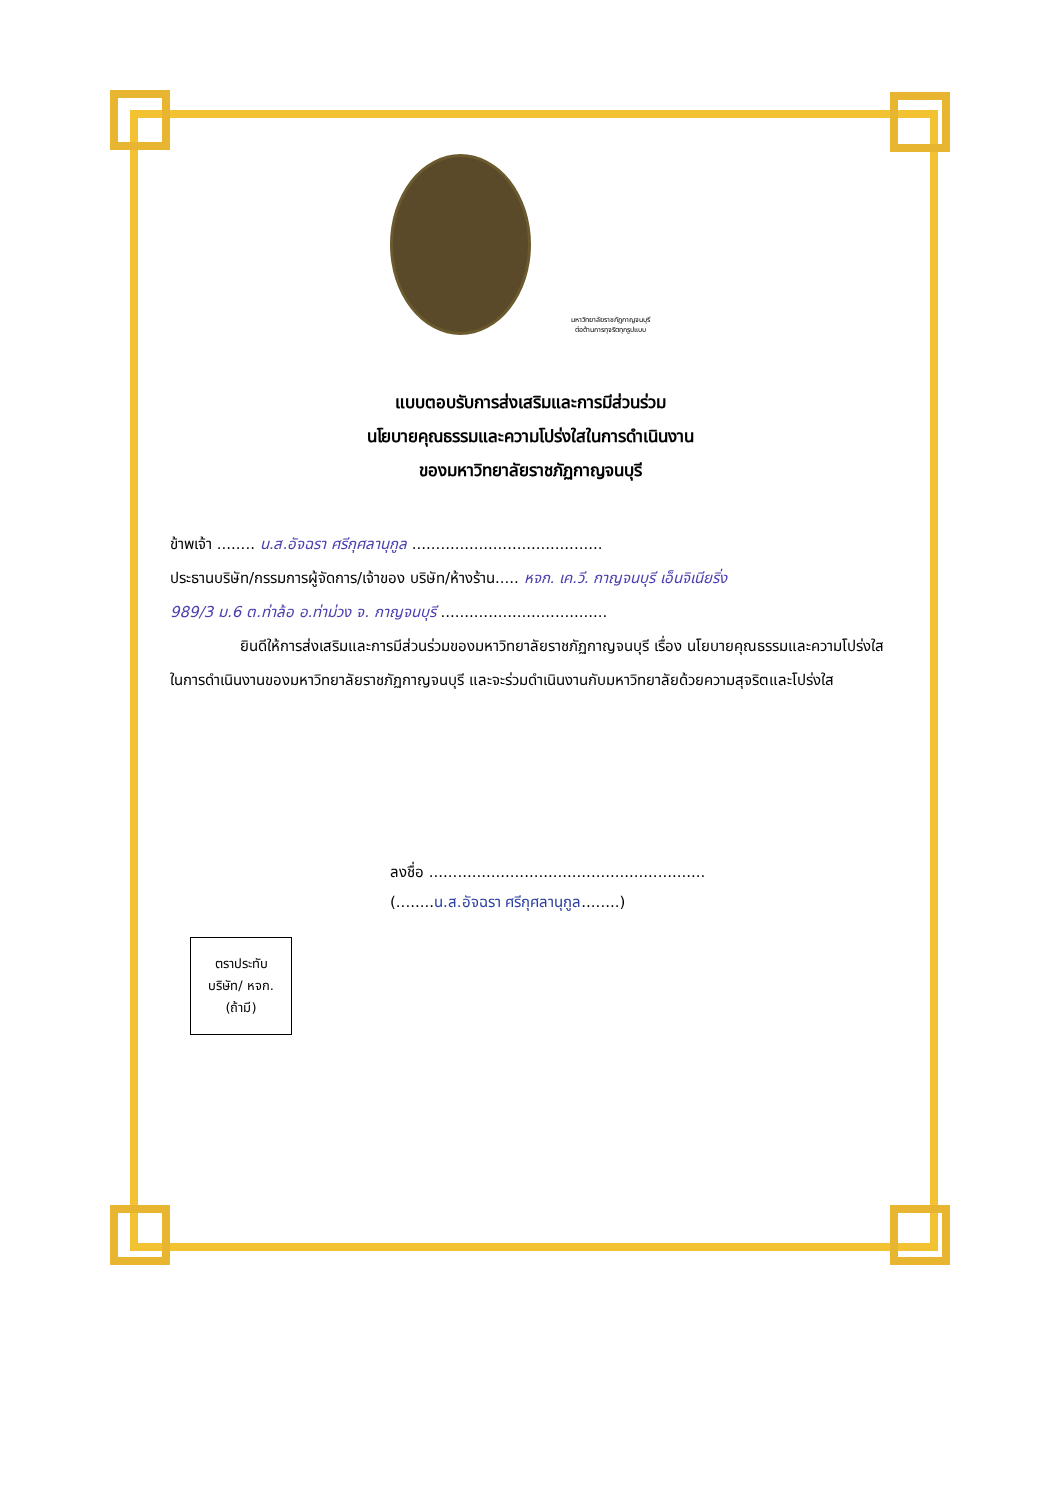มหาวิทยาลัยราชภัฏกาญจนบุรี
ต่อต้านการทุจริตทุกรูปแบบ
แบบตอบรับการส่งเสริมและการมีส่วนร่วม
นโยบายคุณธรรมและความโปร่งใสในการดำเนินงาน
ของมหาวิทยาลัยราชภัฏกาญจนบุรี
ข้าพเจ้า ........ น.ส.อัจฉรา ศรีกุศลานุกูล ........................................
ประธานบริษัท/กรรมการผู้จัดการ/เจ้าของ บริษัท/ห้างร้าน..... หจก. เค.วี. กาญจนบุรี เอ็นจิเนียริ่ง
989/3 ม.6 ต.ท่าล้อ อ.ท่าม่วง จ. กาญจนบุรี ...................................
ยินดีให้การส่งเสริมและการมีส่วนร่วมของมหาวิทยาลัยราชภัฏกาญจนบุรี เรื่อง นโยบายคุณธรรมและความโปร่งใสในการดำเนินงานของมหาวิทยาลัยราชภัฏกาญจนบุรี และจะร่วมดำเนินงานกับมหาวิทยาลัยด้วยความสุจริตและโปร่งใส
ลงชื่อ ..........................................................
(........น.ส.อัจฉรา ศรีกุศลานุกูล........)
ตราประทับ
บริษัท/ หจก.
(ถ้ามี)